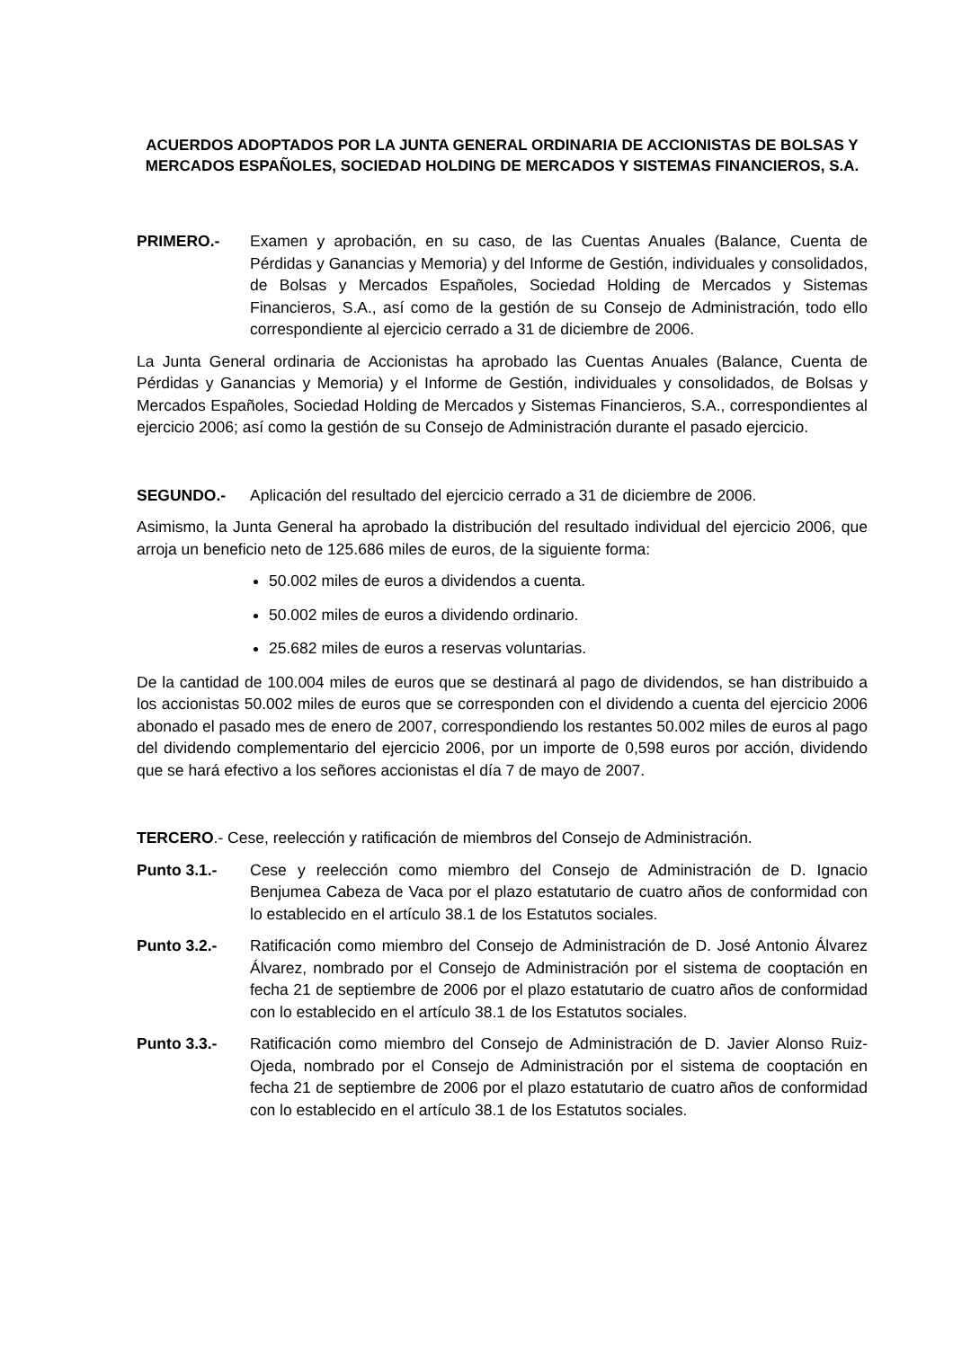ACUERDOS ADOPTADOS POR LA JUNTA GENERAL ORDINARIA DE ACCIONISTAS DE BOLSAS Y MERCADOS ESPAÑOLES, SOCIEDAD HOLDING DE MERCADOS Y SISTEMAS FINANCIEROS, S.A.
PRIMERO.- Examen y aprobación, en su caso, de las Cuentas Anuales (Balance, Cuenta de Pérdidas y Ganancias y Memoria) y del Informe de Gestión, individuales y consolidados, de Bolsas y Mercados Españoles, Sociedad Holding de Mercados y Sistemas Financieros, S.A., así como de la gestión de su Consejo de Administración, todo ello correspondiente al ejercicio cerrado a 31 de diciembre de 2006.
La Junta General ordinaria de Accionistas ha aprobado las Cuentas Anuales (Balance, Cuenta de Pérdidas y Ganancias y Memoria) y el Informe de Gestión, individuales y consolidados, de Bolsas y Mercados Españoles, Sociedad Holding de Mercados y Sistemas Financieros, S.A., correspondientes al ejercicio 2006; así como la gestión de su Consejo de Administración durante el pasado ejercicio.
SEGUNDO.- Aplicación del resultado del ejercicio cerrado a 31 de diciembre de 2006.
Asimismo, la Junta General ha aprobado la distribución del resultado individual del ejercicio 2006, que arroja un beneficio neto de 125.686 miles de euros, de la siguiente forma:
50.002 miles de euros a dividendos a cuenta.
50.002 miles de euros a dividendo ordinario.
25.682 miles de euros a reservas voluntarias.
De la cantidad de 100.004 miles de euros que se destinará al pago de dividendos, se han distribuido a los accionistas 50.002 miles de euros que se corresponden con el dividendo a cuenta del ejercicio 2006 abonado el pasado mes de enero de 2007, correspondiendo los restantes 50.002 miles de euros al pago del dividendo complementario del ejercicio 2006, por un importe de 0,598 euros por acción, dividendo que se hará efectivo a los señores accionistas el día 7 de mayo de 2007.
TERCERO.- Cese, reelección y ratificación de miembros del Consejo de Administración.
Punto 3.1.- Cese y reelección como miembro del Consejo de Administración de D. Ignacio Benjumea Cabeza de Vaca por el plazo estatutario de cuatro años de conformidad con lo establecido en el artículo 38.1 de los Estatutos sociales.
Punto 3.2.- Ratificación como miembro del Consejo de Administración de D. José Antonio Álvarez Álvarez, nombrado por el Consejo de Administración por el sistema de cooptación en fecha 21 de septiembre de 2006 por el plazo estatutario de cuatro años de conformidad con lo establecido en el artículo 38.1 de los Estatutos sociales.
Punto 3.3.- Ratificación como miembro del Consejo de Administración de D. Javier Alonso Ruiz-Ojeda, nombrado por el Consejo de Administración por el sistema de cooptación en fecha 21 de septiembre de 2006 por el plazo estatutario de cuatro años de conformidad con lo establecido en el artículo 38.1 de los Estatutos sociales.